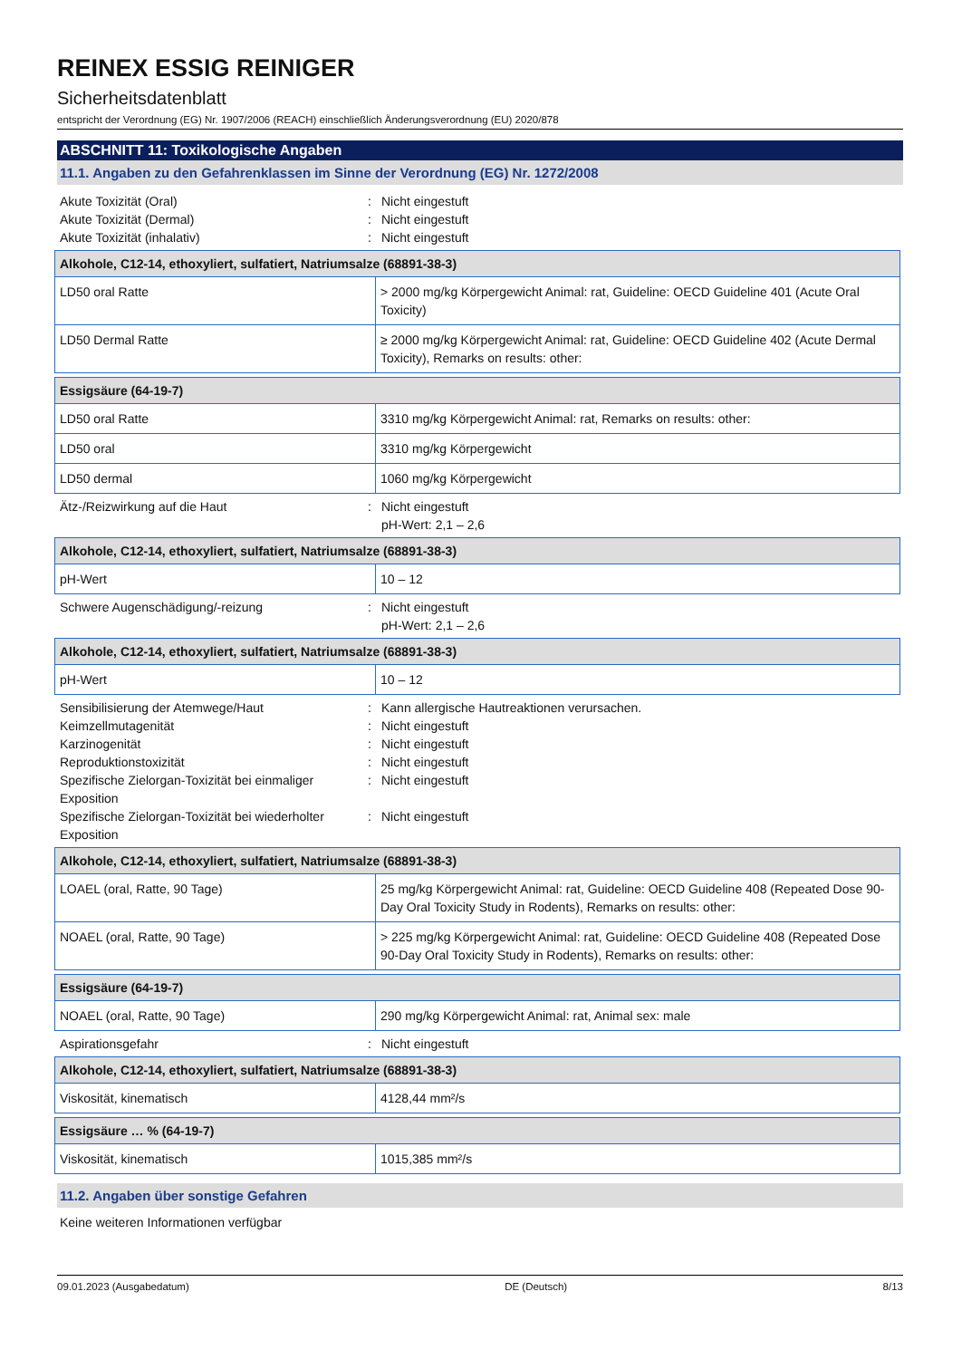REINEX ESSIG REINIGER
Sicherheitsdatenblatt
entspricht der Verordnung (EG) Nr. 1907/2006 (REACH) einschließlich Änderungsverordnung (EU) 2020/878
ABSCHNITT 11: Toxikologische Angaben
11.1. Angaben zu den Gefahrenklassen im Sinne der Verordnung (EG) Nr. 1272/2008
Akute Toxizität (Oral): Nicht eingestuft
Akute Toxizität (Dermal): Nicht eingestuft
Akute Toxizität (inhalativ): Nicht eingestuft
| Alkohole, C12-14, ethoxyliert, sulfatiert, Natriumsalze (68891-38-3) | |
| --- | --- |
| LD50 oral Ratte | > 2000 mg/kg Körpergewicht Animal: rat, Guideline: OECD Guideline 401 (Acute Oral Toxicity) |
| LD50 Dermal Ratte | ≥ 2000 mg/kg Körpergewicht Animal: rat, Guideline: OECD Guideline 402 (Acute Dermal Toxicity), Remarks on results: other: |
| Essigsäure (64-19-7) | |
| --- | --- |
| LD50 oral Ratte | 3310 mg/kg Körpergewicht Animal: rat, Remarks on results: other: |
| LD50 oral | 3310 mg/kg Körpergewicht |
| LD50 dermal | 1060 mg/kg Körpergewicht |
Ätz-/Reizwirkung auf die Haut: Nicht eingestuft
pH-Wert: 2,1 – 2,6
| Alkohole, C12-14, ethoxyliert, sulfatiert, Natriumsalze (68891-38-3) | |
| --- | --- |
| pH-Wert | 10 – 12 |
Schwere Augenschädigung/-reizung: Nicht eingestuft
pH-Wert: 2,1 – 2,6
| Alkohole, C12-14, ethoxyliert, sulfatiert, Natriumsalze (68891-38-3) | |
| --- | --- |
| pH-Wert | 10 – 12 |
Sensibilisierung der Atemwege/Haut: Kann allergische Hautreaktionen verursachen.
Keimzellmutagenität: Nicht eingestuft
Karzinogenität: Nicht eingestuft
Reproduktionstoxizität: Nicht eingestuft
Spezifische Zielorgan-Toxizität bei einmaliger Exposition: Nicht eingestuft
Spezifische Zielorgan-Toxizität bei wiederholter Exposition: Nicht eingestuft
| Alkohole, C12-14, ethoxyliert, sulfatiert, Natriumsalze (68891-38-3) | |
| --- | --- |
| LOAEL (oral, Ratte, 90 Tage) | 25 mg/kg Körpergewicht Animal: rat, Guideline: OECD Guideline 408 (Repeated Dose 90-Day Oral Toxicity Study in Rodents), Remarks on results: other: |
| NOAEL (oral, Ratte, 90 Tage) | > 225 mg/kg Körpergewicht Animal: rat, Guideline: OECD Guideline 408 (Repeated Dose 90-Day Oral Toxicity Study in Rodents), Remarks on results: other: |
| Essigsäure (64-19-7) | |
| --- | --- |
| NOAEL (oral, Ratte, 90 Tage) | 290 mg/kg Körpergewicht Animal: rat, Animal sex: male |
Aspirationsgefahr: Nicht eingestuft
| Alkohole, C12-14, ethoxyliert, sulfatiert, Natriumsalze (68891-38-3) | |
| --- | --- |
| Viskosität, kinematisch | 4128,44 mm²/s |
| Essigsäure … % (64-19-7) | |
| --- | --- |
| Viskosität, kinematisch | 1015,385 mm²/s |
11.2. Angaben über sonstige Gefahren
Keine weiteren Informationen verfügbar
09.01.2023 (Ausgabedatum) DE (Deutsch) 8/13